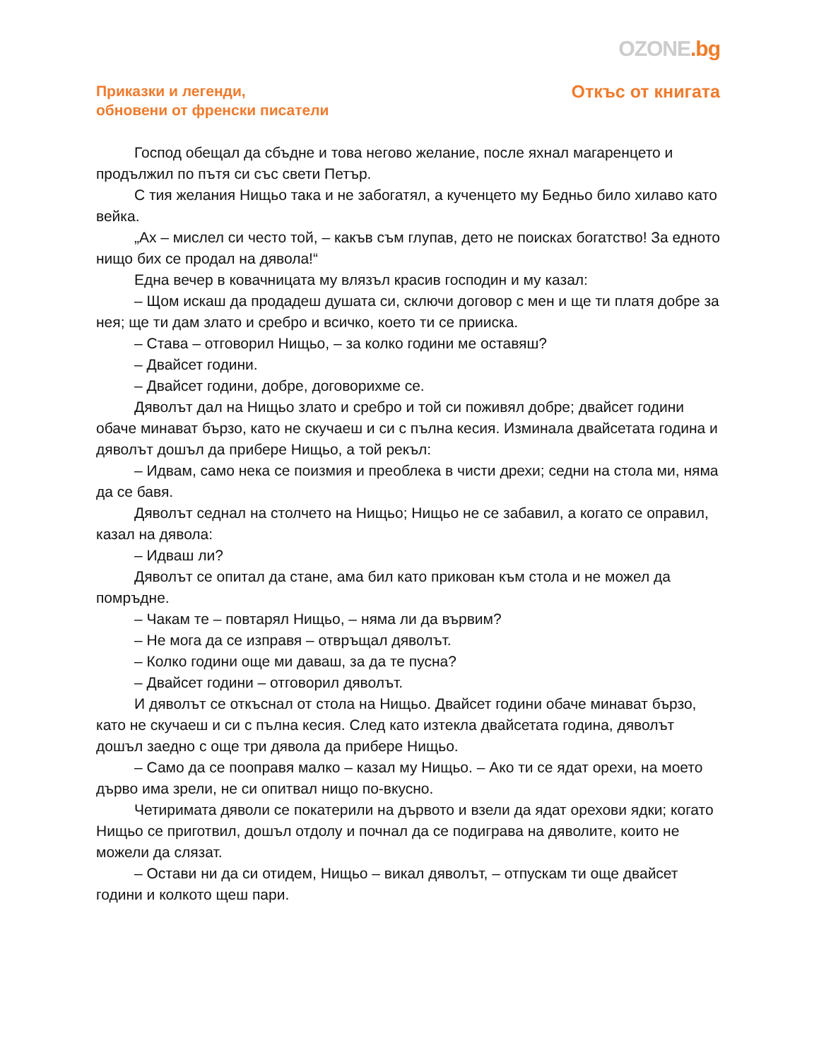OZONE.bg
Приказки и легенди,
обновени от френски писатели
Откъс от книгата
Господ обещал да сбъдне и това негово желание, после яхнал магаренцето и продължил по пътя си със свети Петър.
С тия желания Нищьо така и не забогатял, а кученцето му Бедньо било хилаво като вейка.
„Ах – мислел си често той, – какъв съм глупав, дето не поисках богатство! За едното нищо бих се продал на дявола!“
Една вечер в ковачницата му влязъл красив господин и му казал:
– Щом искаш да продадеш душата си, сключи договор с мен и ще ти платя добре за нея; ще ти дам злато и сребро и всичко, което ти се прииска.
– Става – отговорил Нищьо, – за колко години ме оставяш?
– Двайсет години.
– Двайсет години, добре, договорихме се.
Дяволът дал на Нищьо злато и сребро и той си поживял добре; двайсет години обаче минават бързо, като не скучаеш и си с пълна кесия. Изминала двайсетата година и дяволът дошъл да прибере Нищьо, а той рекъл:
– Идвам, само нека се поизмия и преоблека в чисти дрехи; седни на стола ми, няма да се бавя.
Дяволът седнал на столчето на Нищьо; Нищьо не се забавил, а когато се оправил, казал на дявола:
– Идваш ли?
Дяволът се опитал да стане, ама бил като прикован към стола и не можел да помръдне.
– Чакам те – повтарял Нищьо, – няма ли да вървим?
– Не мога да се изправя – отвръщал дяволът.
– Колко години още ми даваш, за да те пусна?
– Двайсет години – отговорил дяволът.
И дяволът се откъснал от стола на Нищьо. Двайсет години обаче минават бързо, като не скучаеш и си с пълна кесия. След като изтекла двайсетата година, дяволът дошъл заедно с още три дявола да прибере Нищьо.
– Само да се пооправя малко – казал му Нищьо. – Ако ти се ядат орехи, на моето дърво има зрели, не си опитвал нищо по-вкусно.
Четиримата дяволи се покатерили на дървото и взели да ядат орехови ядки; когато Нищьо се приготвил, дошъл отдолу и почнал да се подиграва на дяволите, които не можели да слязат.
– Остави ни да си отидем, Нищьо – викал дяволът, – отпускам ти още двайсет години и колкото щеш пари.